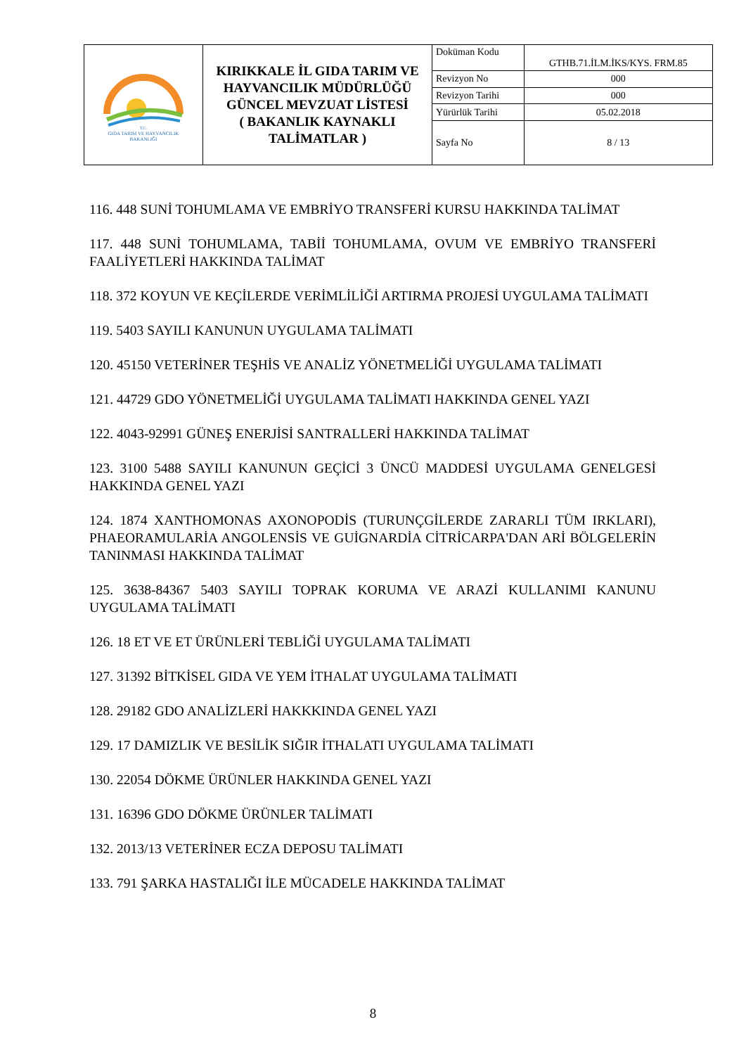| T.C. GIDA TARIM VE HAYVANCILIK BAKANLIĞI | KIRIKKALE İL GIDA TARIM VE HAYVANCILIK MÜDÜRLÜĞÜ GÜNCEL MEVZUAT LİSTESİ ( BAKANLIK KAYNAKLI TALİMATLAR ) | Doküman Kodu | GTHB.71.İLM.İKS/KYS. FRM.85 |
| | | Revizyon No | 000 |
| | | Revizyon Tarihi | 000 |
| | | Yürürlük Tarihi | 05.02.2018 |
| | | Sayfa No | 8 / 13 |
116. 448 SUNİ TOHUMLAMA VE EMBRİYO TRANSFERİ KURSU HAKKINDA TALİMAT
117. 448 SUNİ TOHUMLAMA, TABİİ TOHUMLAMA, OVUM VE EMBRİYO TRANSFERİ FAALİYETLERİ HAKKINDA TALİMAT
118. 372 KOYUN VE KEÇİLERDE VERİMLİLİĞİ ARTIRMA PROJESİ UYGULAMA TALİMATI
119. 5403 SAYILI KANUNUN UYGULAMA TALİMATI
120. 45150 VETERİNER TEŞHİS VE ANALİZ YÖNETMELİĞİ UYGULAMA TALİMATI
121. 44729 GDO YÖNETMELİĞİ UYGULAMA TALİMATI HAKKINDA GENEL YAZI
122. 4043-92991 GÜNEŞ ENERJİSİ SANTRALLERİ HAKKINDA TALİMAT
123. 3100 5488 SAYILI KANUNUN GEÇİCİ 3 ÜNCÜ MADDESİ UYGULAMA GENELGESİ HAKKINDA GENEL YAZI
124. 1874 XANTHOMONAS AXONOPODİS (TURUNÇGİLERDE ZARARLI TÜM IRKLARI), PHAEORAMULARİA ANGOLENSİS VE GUİGNARDİA CİTRİCARPA'DAN ARİ BÖLGELERİN TANINMASI HAKKINDA TALİMAT
125. 3638-84367 5403 SAYILI TOPRAK KORUMA VE ARAZİ KULLANIMI KANUNU UYGULAMA TALİMATI
126. 18 ET VE ET ÜRÜNLERİ TEBLİĞİ UYGULAMA TALİMATI
127. 31392 BİTKİSEL GIDA VE YEM İTHALAT UYGULAMA TALİMATI
128. 29182 GDO ANALİZLERİ HAKKKINDA GENEL YAZI
129. 17 DAMIZLIK VE BESİLİK SIĞIR İTHALATI UYGULAMA TALİMATI
130. 22054 DÖKME ÜRÜNLER HAKKINDA GENEL YAZI
131. 16396 GDO DÖKME ÜRÜNLER TALİMATI
132. 2013/13 VETERİNER ECZA DEPOSU TALİMATI
133. 791 ŞARKA HASTALIĞI İLE MÜCADELE HAKKINDA TALİMAT
8